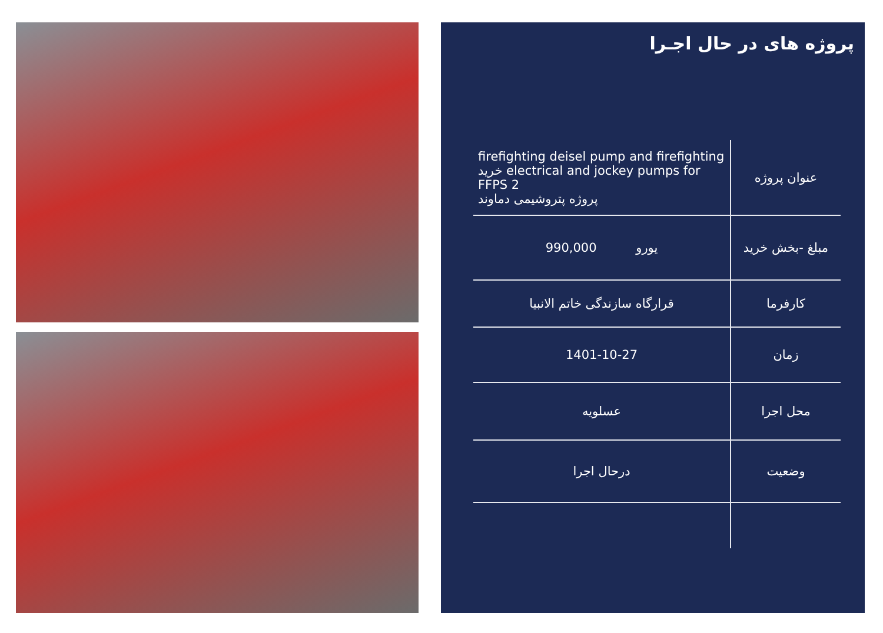پروژه های در حال اجـرا
| firefighting deisel pump and firefighting خرید electrical and jockey pumps for FFPS 2 پروژه پتروشیمی دماوند | عنوان پروژه |
| یورو 990,000 | مبلغ -بخش خرید |
| قرارگاه سازندگی خاتم الانبیا | کارفرما |
| 1401-10-27 | زمان |
| عسلویه | محل اجرا |
| درحال اجرا | وضعیت |